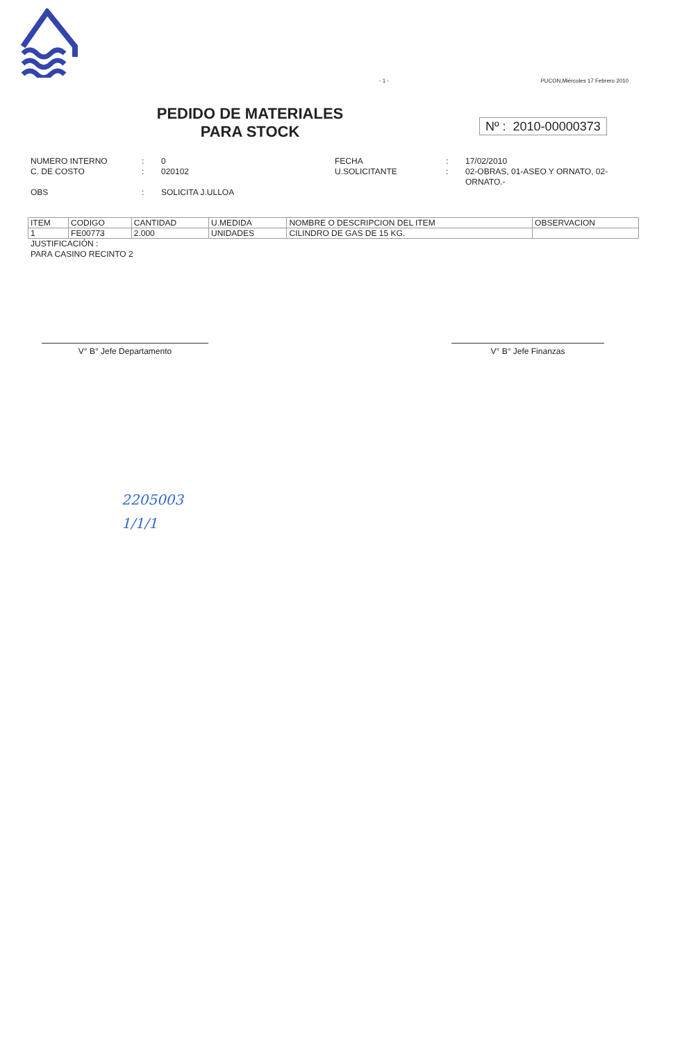- 1 - PUCON,Miércoles 17 Febrero 2010
PEDIDO DE MATERIALES
PARA STOCK
Nº : 2010-00000373
NUMERO INTERNO: 0 FECHA: 17/02/2010 C. DE COSTO: 020102 U.SOLICITANTE: 02-OBRAS, 01-ASEO Y ORNATO, 02-ORNATO.- OBS: SOLICITA J.ULLOA
| ITEM | CODIGO | CANTIDAD | U.MEDIDA | NOMBRE O DESCRIPCION DEL ITEM | OBSERVACION |
| --- | --- | --- | --- | --- | --- |
| 1 | FE00773 | 2.000 | UNIDADES | CILINDRO DE GAS DE 15 KG. | |
JUSTIFICACIÓN :
PARA CASINO RECINTO 2
V° B° Jefe Departamento V° B° Jefe Finanzas
2205003
1/1/1